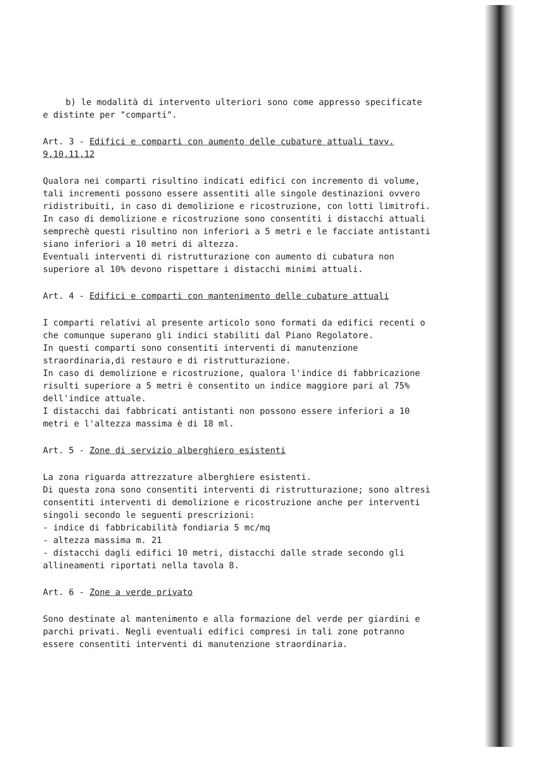b) le modalità di intervento ulteriori sono come appresso specificate
e distinte per "comparti".
Art. 3 - Edifici e comparti con aumento delle cubature attuali tavv. 9,10,11,12
Qualora nei comparti risultino indicati edifici con incremento di volume, tali incrementi possono essere assentiti alle singole destinazioni ovvero ridistribuiti, in caso di demolizione e ricostruzione, con lotti limitrofi.
In caso di demolizione e ricostruzione sono consentiti i distacchi attuali semprechè questi risultino non inferiori a 5 metri e le facciate antistanti siano inferiori a 10 metri di altezza.
Eventuali interventi di ristrutturazione con aumento di cubatura non superiore al 10% devono rispettare i distacchi minimi attuali.
Art. 4 - Edifici e comparti con mantenimento delle cubature attuali
I comparti relativi al presente articolo sono formati da edifici recenti o che comunque superano gli indici stabiliti dal Piano Regolatore.
In questi comparti sono consentiti interventi di manutenzione straordinaria,di restauro e di ristrutturazione.
In caso di demolizione e ricostruzione, qualora l'indice di fabbricazione risulti superiore a 5 metri è consentito un indice maggiore pari al 75% dell'indice attuale.
I distacchi dai fabbricati antistanti non possono essere inferiori a 10 metri e l'altezza massima è di 18 ml.
Art. 5 - Zone di servizio alberghiero esistenti
La zona riguarda attrezzature alberghiere esistenti.
Di questa zona sono consentiti interventi di ristrutturazione; sono altresì consentiti interventi di demolizione e ricostruzione anche per interventi singoli secondo le seguenti prescrizioni:
- indice di fabbricabilità fondiaria 5 mc/mq
- altezza massima m. 21
- distacchi dagli edifici 10 metri, distacchi dalle strade secondo gli allineamenti riportati nella tavola 8.
Art. 6 - Zone a verde privato
Sono destinate al mantenimento e alla formazione del verde per giardini e parchi privati. Negli eventuali edifici compresi in tali zone potranno essere consentiti interventi di manutenzione straordinaria.